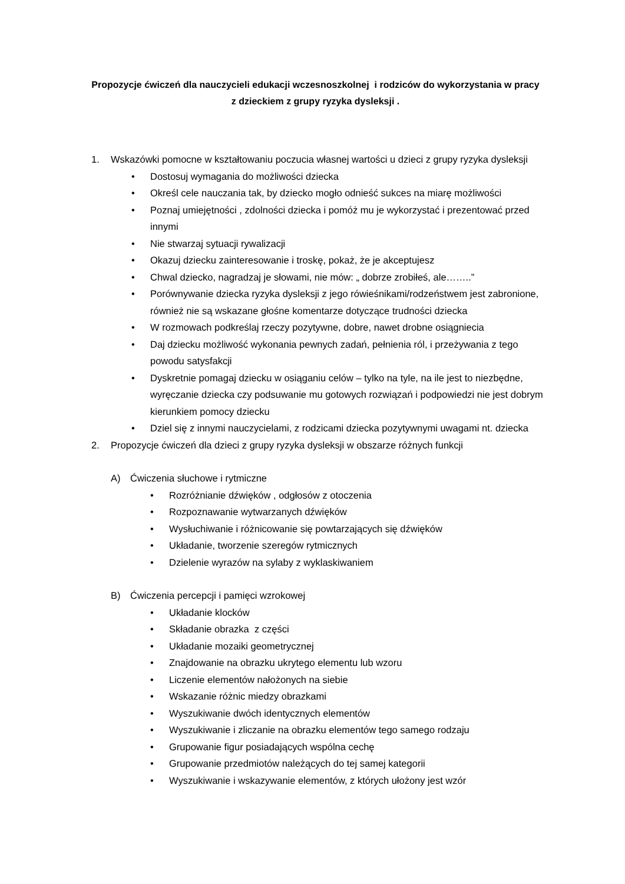Propozycje ćwiczeń dla nauczycieli edukacji wczesnoszkolnej i rodziców do wykorzystania w pracy
z dzieckiem z grupy ryzyka dysleksji .
1. Wskazówki pomocne w kształtowaniu poczucia własnej wartości u dzieci z grupy ryzyka dysleksji
• Dostosuj wymagania do możliwości dziecka
• Określ cele nauczania tak, by dziecko mogło odnieść sukces na miarę możliwości
• Poznaj umiejętności , zdolności dziecka i pomóż mu je wykorzystać i prezentować przed innymi
• Nie stwarzaj sytuacji rywalizacji
• Okazuj dziecku zainteresowanie i troskę, pokaż, że je akceptujesz
• Chwal dziecko, nagradzaj je słowami, nie mów: „ dobrze zrobiłeś, ale……..”
• Porównywanie dziecka ryzyka dysleksji z jego rówieśnikami/rodzeństwem jest zabronione, również nie są wskazane głośne komentarze dotyczące trudności dziecka
• W rozmowach podkreślaj rzeczy pozytywne, dobre, nawet drobne osiągniecia
• Daj dziecku możliwość wykonania pewnych zadań, pełnienia ról, i przeżywania z tego powodu satysfakcji
• Dyskretnie pomagaj dziecku w osiąganiu celów – tylko na tyle, na ile jest to niezbędne, wyręczanie dziecka czy podsuwanie mu gotowych rozwiązań i podpowiedzi nie jest dobrym kierunkiem pomocy dziecku
• Dziel się z innymi nauczycielami, z rodzicami dziecka pozytywnymi uwagami nt. dziecka
2. Propozycje ćwiczeń dla dzieci z grupy ryzyka dysleksji w obszarze różnych funkcji
A) Ćwiczenia słuchowe i rytmiczne
• Rozróżnianie dźwięków , odgłosów z otoczenia
• Rozpoznawanie wytwarzanych dźwięków
• Wysłuchiwanie i różnicowanie się powtarzających się dźwięków
• Układanie, tworzenie szeregów rytmicznych
• Dzielenie wyrazów na sylaby z wyklaskiwaniem
B) Ćwiczenia percepcji i pamięci wzrokowej
• Układanie klocków
• Składanie obrazka z części
• Układanie mozaiki geometrycznej
• Znajdowanie na obrazku ukrytego elementu lub wzoru
• Liczenie elementów nałożonych na siebie
• Wskazanie różnic miedzy obrazkami
• Wyszukiwanie dwóch identycznych elementów
• Wyszukiwanie i zliczanie na obrazku elementów tego samego rodzaju
• Grupowanie figur posiadających wspólna cechę
• Grupowanie przedmiotów należących do tej samej kategorii
• Wyszukiwanie i wskazywanie elementów, z których ułożony jest wzór